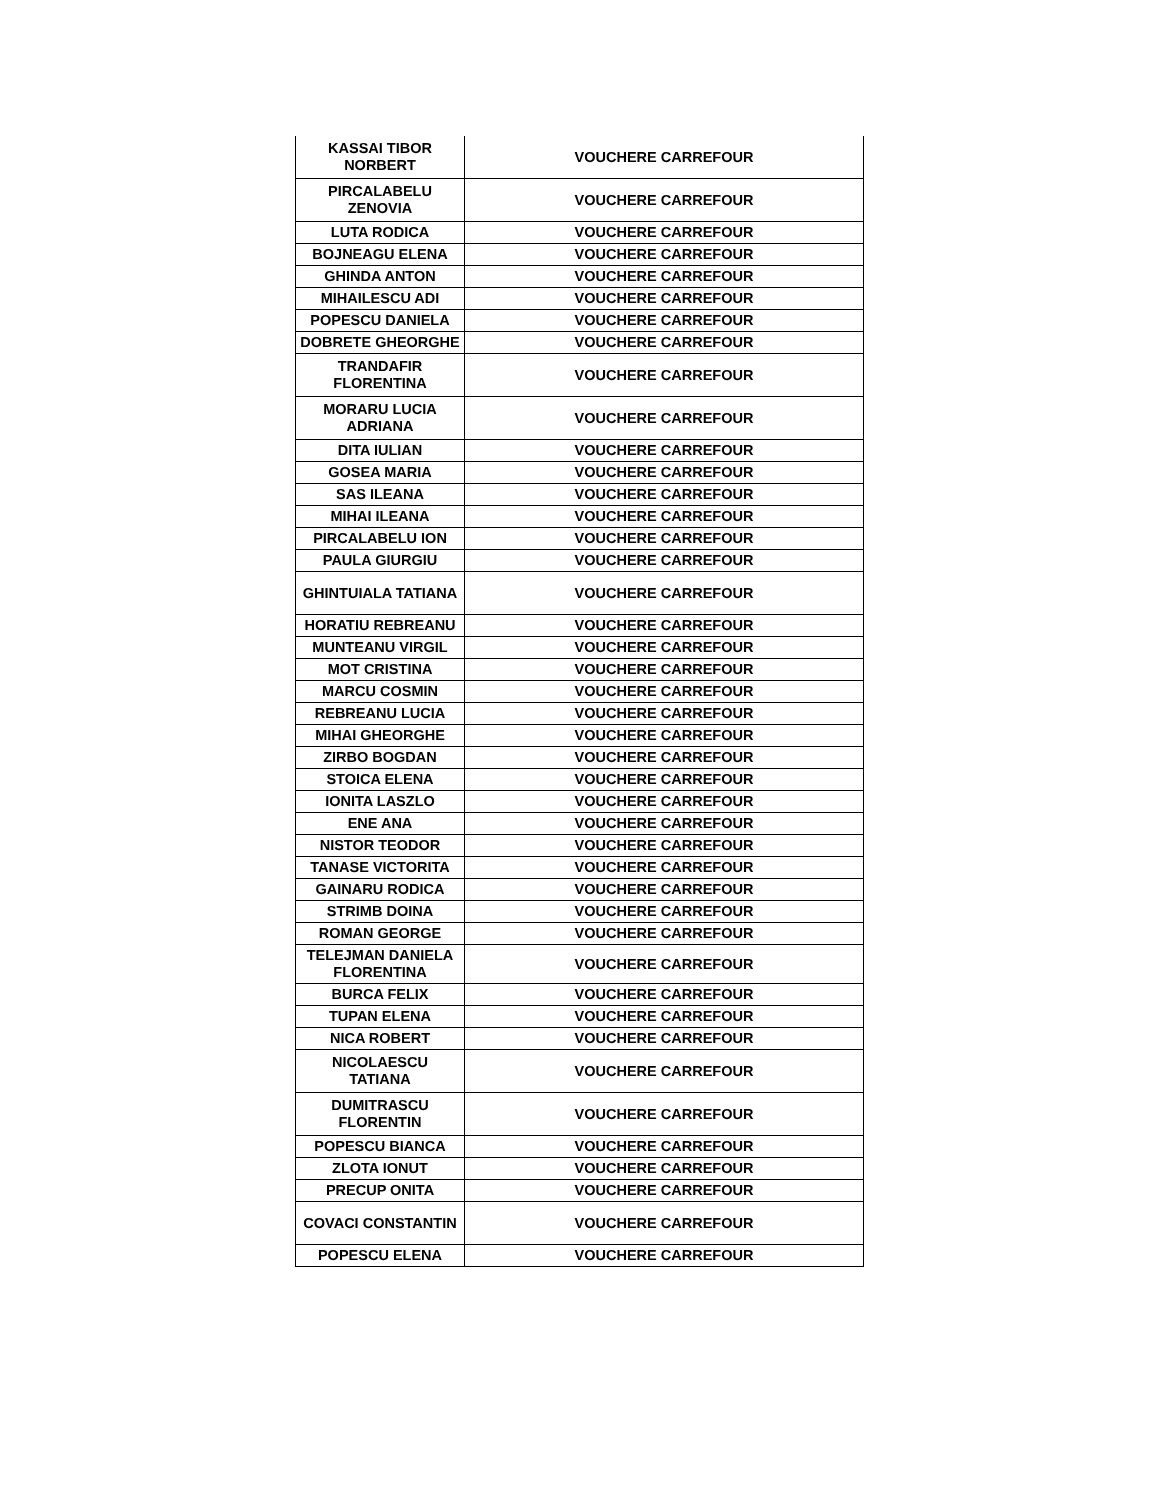| KASSAI TIBOR NORBERT | VOUCHERE CARREFOUR |
| PIRCALABELU ZENOVIA | VOUCHERE CARREFOUR |
| LUTA RODICA | VOUCHERE CARREFOUR |
| BOJNEAGU ELENA | VOUCHERE CARREFOUR |
| GHINDA ANTON | VOUCHERE CARREFOUR |
| MIHAILESCU ADI | VOUCHERE CARREFOUR |
| POPESCU DANIELA | VOUCHERE CARREFOUR |
| DOBRETE GHEORGHE | VOUCHERE CARREFOUR |
| TRANDAFIR FLORENTINA | VOUCHERE CARREFOUR |
| MORARU LUCIA ADRIANA | VOUCHERE CARREFOUR |
| DITA IULIAN | VOUCHERE CARREFOUR |
| GOSEA MARIA | VOUCHERE CARREFOUR |
| SAS ILEANA | VOUCHERE CARREFOUR |
| MIHAI ILEANA | VOUCHERE CARREFOUR |
| PIRCALABELU ION | VOUCHERE CARREFOUR |
| PAULA GIURGIU | VOUCHERE CARREFOUR |
| GHINTUIALA TATIANA | VOUCHERE CARREFOUR |
| HORATIU REBREANU | VOUCHERE CARREFOUR |
| MUNTEANU VIRGIL | VOUCHERE CARREFOUR |
| MOT CRISTINA | VOUCHERE CARREFOUR |
| MARCU COSMIN | VOUCHERE CARREFOUR |
| REBREANU LUCIA | VOUCHERE CARREFOUR |
| MIHAI GHEORGHE | VOUCHERE CARREFOUR |
| ZIRBO BOGDAN | VOUCHERE CARREFOUR |
| STOICA ELENA | VOUCHERE CARREFOUR |
| IONITA LASZLO | VOUCHERE CARREFOUR |
| ENE ANA | VOUCHERE CARREFOUR |
| NISTOR TEODOR | VOUCHERE CARREFOUR |
| TANASE VICTORITA | VOUCHERE CARREFOUR |
| GAINARU RODICA | VOUCHERE CARREFOUR |
| STRIMB DOINA | VOUCHERE CARREFOUR |
| ROMAN GEORGE | VOUCHERE CARREFOUR |
| TELEJMAN DANIELA FLORENTINA | VOUCHERE CARREFOUR |
| BURCA FELIX | VOUCHERE CARREFOUR |
| TUPAN ELENA | VOUCHERE CARREFOUR |
| NICA ROBERT | VOUCHERE CARREFOUR |
| NICOLAESCU TATIANA | VOUCHERE CARREFOUR |
| DUMITRASCU FLORENTIN | VOUCHERE CARREFOUR |
| POPESCU BIANCA | VOUCHERE CARREFOUR |
| ZLOTA IONUT | VOUCHERE CARREFOUR |
| PRECUP ONITA | VOUCHERE CARREFOUR |
| COVACI CONSTANTIN | VOUCHERE CARREFOUR |
| POPESCU ELENA | VOUCHERE CARREFOUR |